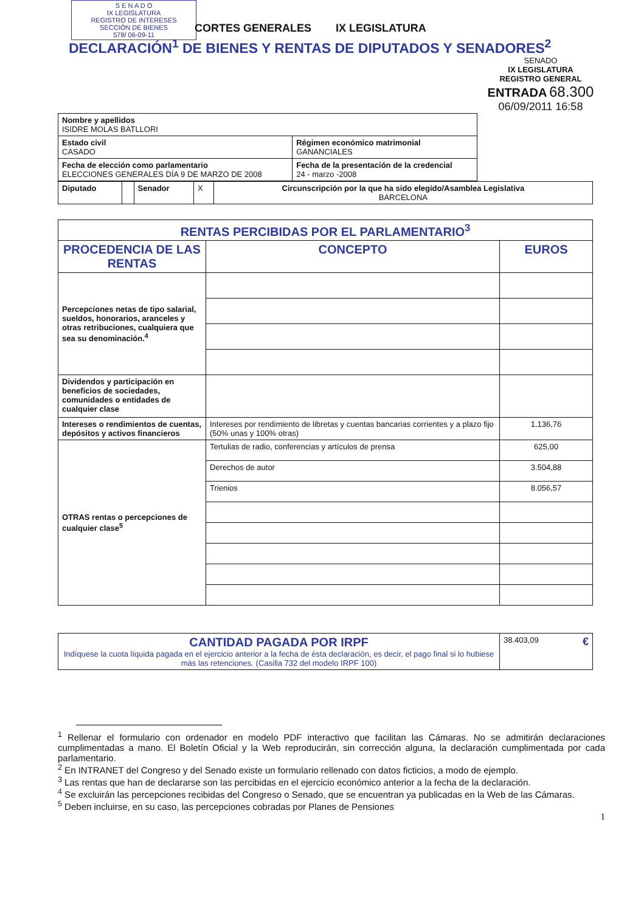S E N A D O
IX LEGISLATURA
REGISTRO DE INTERESES
SECCIÓN DE BIENES
578/ 06-09-11
CORTES GENERALES IX LEGISLATURA
DECLARACIÓN<sup>1</sup> DE BIENES Y RENTAS DE DIPUTADOS Y SENADORES<sup>2</sup>
SENADO
IX LEGISLATURA
REGISTRO GENERAL
ENTRADA 68.300
06/09/2011 16:58
| Nombre y apellidos ISIDRE MOLAS BATLLORI | |
| Estado civil CASADO | Régimen económico matrimonial GANANCIALES |
| Fecha de elección como parlamentario ELECCIONES GENERALES DÍA 9 DE MARZO DE 2008 | Fecha de la presentación de la credencial 24 - marzo -2008 |
| Diputado | | Senador | X | Circunscripción por la que ha sido elegido/Asamblea Legislativa BARCELONA |
| RENTAS PERCIBIDAS POR EL PARLAMENTARIO<sup>3</sup> | | |
| --- | --- | --- |
| PROCEDENCIA DE LAS RENTAS | CONCEPTO | EUROS |
| Percepciones netas de tipo salarial, sueldos, honorarios, aranceles y otras retribuciones, cualquiera que sea su denominación.<sup>4</sup> | | |
| Dividendos y participación en beneficios de sociedades, comunidades o entidades de cualquier clase | | |
| Intereses o rendimientos de cuentas, depósitos y activos financieros | Intereses por rendimiento de libretas y cuentas bancarias corrientes y a plazo fijo (50% unas y 100% otras) | 1.136,76 |
| OTRAS rentas o percepciones de cualquier clase<sup>5</sup> | Tertulias de radio, conferencias y artículos de prensa | 625,00 |
| | Derechos de autor | 3.504,88 |
| | Trienios | 8.056,57 |
| CANTIDAD PAGADA POR IRPF Indíquese la cuota líquida pagada en el ejercicio anterior a la fecha de ésta declaración, es decir, el pago final si lo hubiese más las retenciones. (Casilla 732 del modelo IRPF 100) | 38.403,09 € |
<sup>1</sup> Rellenar el formulario con ordenador en modelo PDF interactivo que facilitan las Cámaras. No se admitirán declaraciones cumplimentadas a mano. El Boletín Oficial y la Web reproducirán, sin corrección alguna, la declaración cumplimentada por cada parlamentario.
<sup>2</sup> En INTRANET del Congreso y del Senado existe un formulario rellenado con datos ficticios, a modo de ejemplo.
<sup>3</sup> Las rentas que han de declararse son las percibidas en el ejercicio económico anterior a la fecha de la declaración.
<sup>4</sup> Se excluirán las percepciones recibidas del Congreso o Senado, que se encuentran ya publicadas en la Web de las Cámaras.
<sup>5</sup> Deben incluirse, en su caso, las percepciones cobradas por Planes de Pensiones
1